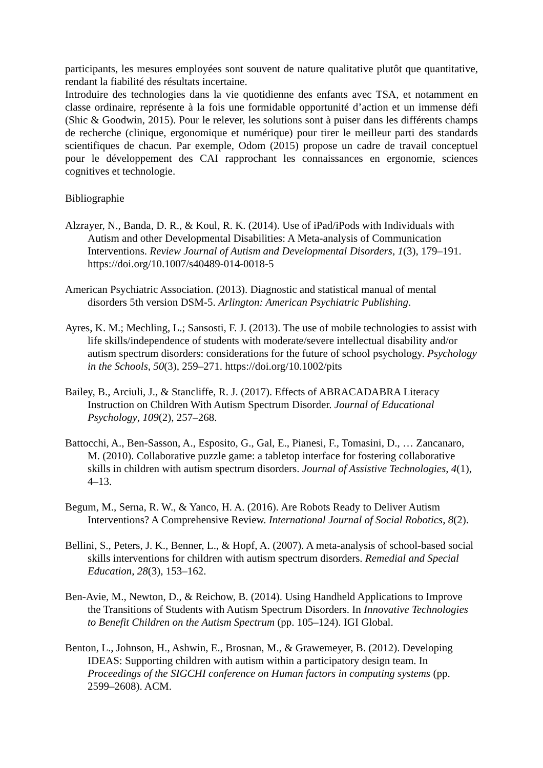participants, les mesures employées sont souvent de nature qualitative plutôt que quantitative, rendant la fiabilité des résultats incertaine.
Introduire des technologies dans la vie quotidienne des enfants avec TSA, et notamment en classe ordinaire, représente à la fois une formidable opportunité d’action et un immense défi (Shic & Goodwin, 2015). Pour le relever, les solutions sont à puiser dans les différents champs de recherche (clinique, ergonomique et numérique) pour tirer le meilleur parti des standards scientifiques de chacun. Par exemple, Odom (2015) propose un cadre de travail conceptuel pour le développement des CAI rapprochant les connaissances en ergonomie, sciences cognitives et technologie.
Bibliographie
Alzrayer, N., Banda, D. R., & Koul, R. K. (2014). Use of iPad/iPods with Individuals with Autism and other Developmental Disabilities: A Meta-analysis of Communication Interventions. Review Journal of Autism and Developmental Disorders, 1(3), 179–191. https://doi.org/10.1007/s40489-014-0018-5
American Psychiatric Association. (2013). Diagnostic and statistical manual of mental disorders 5th version DSM-5. Arlington: American Psychiatric Publishing.
Ayres, K. M.; Mechling, L.; Sansosti, F. J. (2013). The use of mobile technologies to assist with life skills/independence of students with moderate/severe intellectual disability and/or autism spectrum disorders: considerations for the future of school psychology. Psychology in the Schools, 50(3), 259–271. https://doi.org/10.1002/pits
Bailey, B., Arciuli, J., & Stancliffe, R. J. (2017). Effects of ABRACADABRA Literacy Instruction on Children With Autism Spectrum Disorder. Journal of Educational Psychology, 109(2), 257–268.
Battocchi, A., Ben-Sasson, A., Esposito, G., Gal, E., Pianesi, F., Tomasini, D., … Zancanaro, M. (2010). Collaborative puzzle game: a tabletop interface for fostering collaborative skills in children with autism spectrum disorders. Journal of Assistive Technologies, 4(1), 4–13.
Begum, M., Serna, R. W., & Yanco, H. A. (2016). Are Robots Ready to Deliver Autism Interventions? A Comprehensive Review. International Journal of Social Robotics, 8(2).
Bellini, S., Peters, J. K., Benner, L., & Hopf, A. (2007). A meta-analysis of school-based social skills interventions for children with autism spectrum disorders. Remedial and Special Education, 28(3), 153–162.
Ben-Avie, M., Newton, D., & Reichow, B. (2014). Using Handheld Applications to Improve the Transitions of Students with Autism Spectrum Disorders. In Innovative Technologies to Benefit Children on the Autism Spectrum (pp. 105–124). IGI Global.
Benton, L., Johnson, H., Ashwin, E., Brosnan, M., & Grawemeyer, B. (2012). Developing IDEAS: Supporting children with autism within a participatory design team. In Proceedings of the SIGCHI conference on Human factors in computing systems (pp. 2599–2608). ACM.